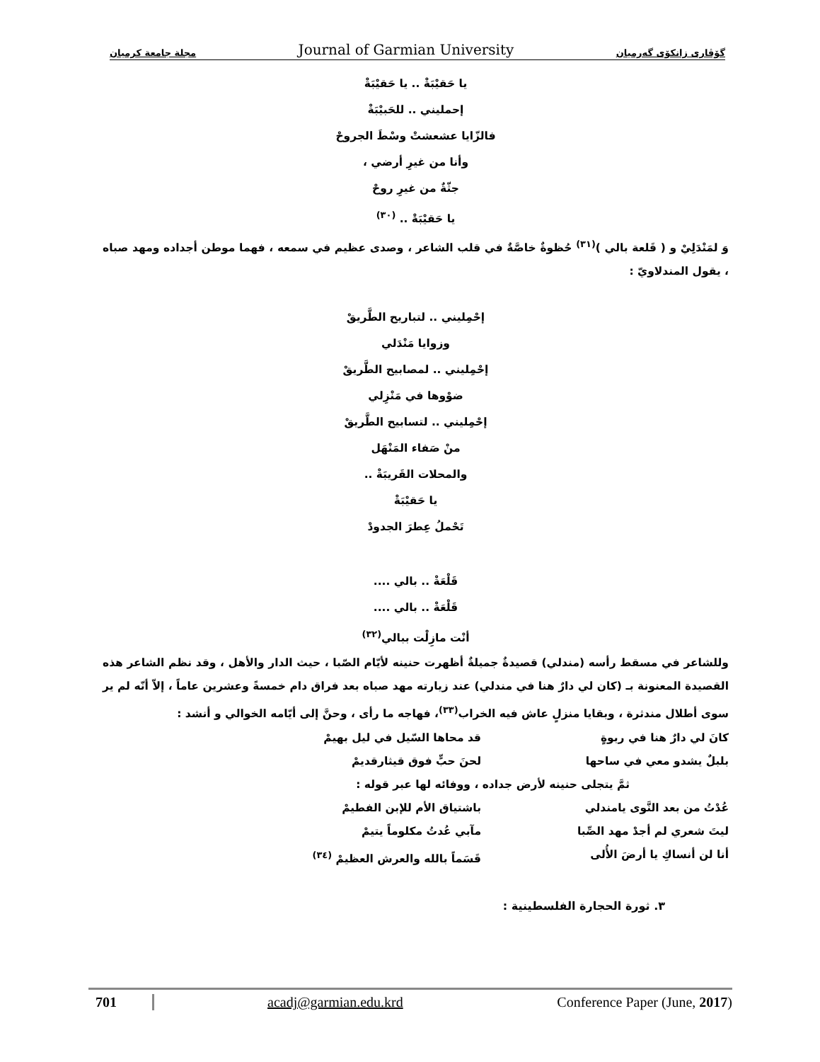مجلة جامعة كرميان Journal of Garmian University گۆڤاری زانكۆی گەرمیان
يا حَقيْبَةْ .. يا حَقيْبَةْ
إحمليني .. للحَبيْبَةْ
فالزّايا عشعشتْ وسْطَ الجروحْ
وأنا من غيرِ أرضي ،
جثّةٌ من غيرِ روحْ
يا حَقيْبَةْ .. <sup>(٣٠)</sup>
وَ لمَنْدَلِيْ و ( قَلعة بالي )<sup>(٣١)</sup> حُظوةٌ خاصَّةٌ في قلب الشاعر ، وصدى عظيم في سمعه ، فهما موطن أجداده ومهد صباه ، يقول المندلاويّ :
إحْمِليني .. لتباريح الطَّريقْ
وزوايا مَنْدَلي
إحْمِليني .. لمصابيح الطَّريقْ
ضوْوها في مَنْزِلي
إحْمِليني .. لتسابيح الطَّريقْ
منْ صَفاء المَنْهَل
والمحلات القَريبَةْ ..
يا حَقيْبَةْ
تَحْملُ عِطرَ الجدودْ
قَلْعَةْ .. بالي ....
قَلْعَةْ .. بالي ....
أنْت مازِلْت ببالي<sup>(٣٢)</sup>
وللشاعر في مسقط رأسه (مندلي) قصيدةٌ جميلةٌ أظهرت حنينه لأيّام الصّبا ، حيث الدار والأهل ، وقد نظم الشاعر هذه القصيدة المعنونة بـ (كان لي دارٌ هنا في مندلي) عند زيارته مهد صباه بعد فراق دام خمسةً وعشرين عاماً ، إلاّ أنّه لم ير سوى أطلال مندثرة ، وبقايا منزلٍ عاش فيه الخراب<sup>(٣٣)</sup>، فهاجه ما رأى ، وحنَّ إلى أيّامه الخوالي و أنشد :
كانَ لي دارٌ هنا في ربوةٍ قد محاها السّيل في ليل بهيمْ
بلبلٌ يشدو معي في ساحها لحنَ حبٍّ فوق قيثارقديمْ
ثمَّ يتجلى حنينه لأرض جداده ، ووفائه لها عبر قوله :
عُدْتُ من بعد النَّوى يامندلي باشتياق الأم للإبن الفطيمْ
ليتَ شعري لم أجدْ مهد الصِّبا مآبي عُدتُ مكلوماً يتيمْ
أنا لن أنساكِ يا أرضَ الأُلى قَسَماً بالله والعرش العظيمْ <sup>(٣٤)</sup>
٣. ثورة الحجارة الفلسطينية :
701 acadj@garmian.edu.krd Conference Paper (June, 2017)